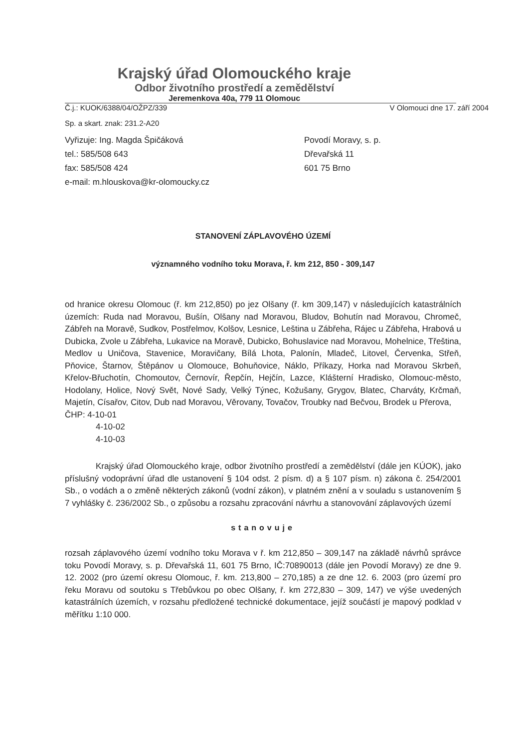Krajský úřad Olomouckého kraje
Odbor životního prostředí a zemědělství
Jeremenkova 40a, 779 11 Olomouc
Č.j.: KUOK/6388/04/OŽPZ/339 V Olomouci dne 17. září 2004
Sp. a skart. znak: 231.2-A20
Vyřizuje: Ing. Magda Špičáková
tel.: 585/508 643
fax: 585/508 424
e-mail: m.hlouskova@kr-olomoucky.cz
Povodí Moravy, s. p.
Dřevařská 11
601 75 Brno
STANOVENÍ ZÁPLAVOVÉHO ÚZEMÍ
významného vodního toku Morava, ř. km 212, 850 - 309,147
od hranice okresu Olomouc (ř. km 212,850) po jez Olšany (ř. km 309,147) v následujících katastrálních územích: Ruda nad Moravou, Bušín, Olšany nad Moravou, Bludov, Bohutín nad Moravou, Chromeč, Zábřeh na Moravě, Sudkov, Postřelmov, Kolšov, Lesnice, Leština u Zábřeha, Rájec u Zábřeha, Hrabová u Dubicka, Zvole u Zábřeha, Lukavice na Moravě, Dubicko, Bohuslavice nad Moravou, Mohelnice, Třeština, Medlov u Uničova, Stavenice, Moravičany, Bílá Lhota, Palonín, Mladeč, Litovel, Červenka, Střeň, Pňovice, Štarnov, Štěpánov u Olomouce, Bohuňovice, Náklo, Příkazy, Horka nad Moravou Skrbeň, Křelov-Břuchotín, Chomoutov, Černovír, Řepčín, Hejčín, Lazce, Klášterní Hradisko, Olomouc-město, Hodolany, Holice, Nový Svět, Nové Sady, Velký Týnec, Kožušany, Grygov, Blatec, Charváty, Krčmaň, Majetín, Císařov, Citov, Dub nad Moravou, Věrovany, Tovačov, Troubky nad Bečvou, Brodek u Přerova,
ČHP: 4-10-01
4-10-02
4-10-03
Krajský úřad Olomouckého kraje, odbor životního prostředí a zemědělství (dále jen KÚOK), jako příslušný vodoprávní úřad dle ustanovení § 104 odst. 2 písm. d) a § 107 písm. n) zákona č. 254/2001 Sb., o vodách a o změně některých zákonů (vodní zákon), v platném znění a v souladu s ustanovením § 7 vyhlášky č. 236/2002 Sb., o způsobu a rozsahu zpracování návrhu a stanovování záplavových území
stanovuje
rozsah záplavového území vodního toku Morava v ř. km 212,850 – 309,147 na základě návrhů správce toku Povodí Moravy, s. p. Dřevařská 11, 601 75 Brno, IČ:70890013 (dále jen Povodí Moravy) ze dne 9. 12. 2002 (pro území okresu Olomouc, ř. km. 213,800 – 270,185) a ze dne 12. 6. 2003 (pro území pro řeku Moravu od soutoku s Třebůvkou po obec Olšany, ř. km 272,830 – 309, 147) ve výše uvedených katastrálních územích, v rozsahu předložené technické dokumentace, jejíž součástí je mapový podklad v měřítku 1:10 000.